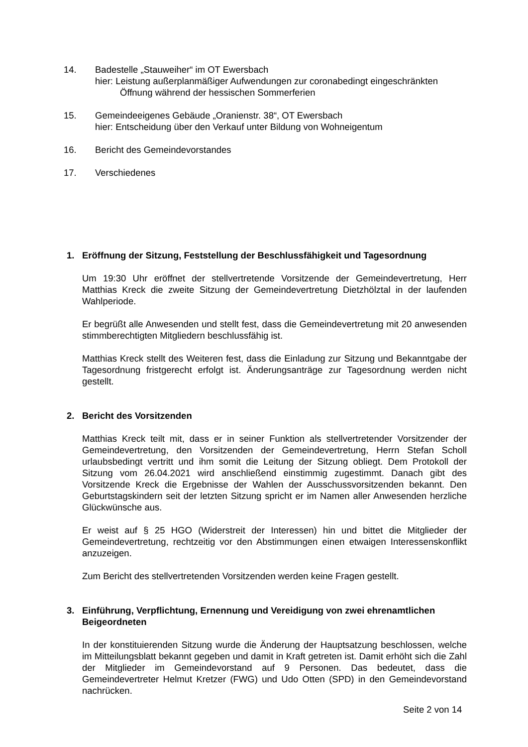14. Badestelle „Stauweiher“ im OT Ewersbach
hier: Leistung außerplanmäßiger Aufwendungen zur coronabedingt eingeschränkten
Öffnung während der hessischen Sommerferien
15. Gemeindeeigenes Gebäude „Oranienstr. 38“, OT Ewersbach
hier: Entscheidung über den Verkauf unter Bildung von Wohneigentum
16. Bericht des Gemeindevorstandes
17. Verschiedenes
1. Eröffnung der Sitzung, Feststellung der Beschlussfähigkeit und Tagesordnung
Um 19:30 Uhr eröffnet der stellvertretende Vorsitzende der Gemeindevertretung, Herr Matthias Kreck die zweite Sitzung der Gemeindevertretung Dietzhölztal in der laufenden Wahlperiode.
Er begrüßt alle Anwesenden und stellt fest, dass die Gemeindevertretung mit 20 anwesenden stimmberechtigten Mitgliedern beschlussfähig ist.
Matthias Kreck stellt des Weiteren fest, dass die Einladung zur Sitzung und Bekanntgabe der Tagesordnung fristgerecht erfolgt ist. Änderungsanträge zur Tagesordnung werden nicht gestellt.
2. Bericht des Vorsitzenden
Matthias Kreck teilt mit, dass er in seiner Funktion als stellvertretender Vorsitzender der Gemeindevertretung, den Vorsitzenden der Gemeindevertretung, Herrn Stefan Scholl urlaubsbedingt vertritt und ihm somit die Leitung der Sitzung obliegt. Dem Protokoll der Sitzung vom 26.04.2021 wird anschließend einstimmig zugestimmt. Danach gibt des Vorsitzende Kreck die Ergebnisse der Wahlen der Ausschussvorsitzenden bekannt. Den Geburtstagskindern seit der letzten Sitzung spricht er im Namen aller Anwesenden herzliche Glückwünsche aus.
Er weist auf § 25 HGO (Widerstreit der Interessen) hin und bittet die Mitglieder der Gemeindevertretung, rechtzeitig vor den Abstimmungen einen etwaigen Interessenskonflikt anzuzeigen.
Zum Bericht des stellvertretenden Vorsitzenden werden keine Fragen gestellt.
3. Einführung, Verpflichtung, Ernennung und Vereidigung von zwei ehrenamtlichen Beigeordneten
In der konstituierenden Sitzung wurde die Änderung der Hauptsatzung beschlossen, welche im Mitteilungsblatt bekannt gegeben und damit in Kraft getreten ist. Damit erhöht sich die Zahl der Mitglieder im Gemeindevorstand auf 9 Personen. Das bedeutet, dass die Gemeindevertreter Helmut Kretzer (FWG) und Udo Otten (SPD) in den Gemeindevorstand nachrücken.
Seite 2 von 14